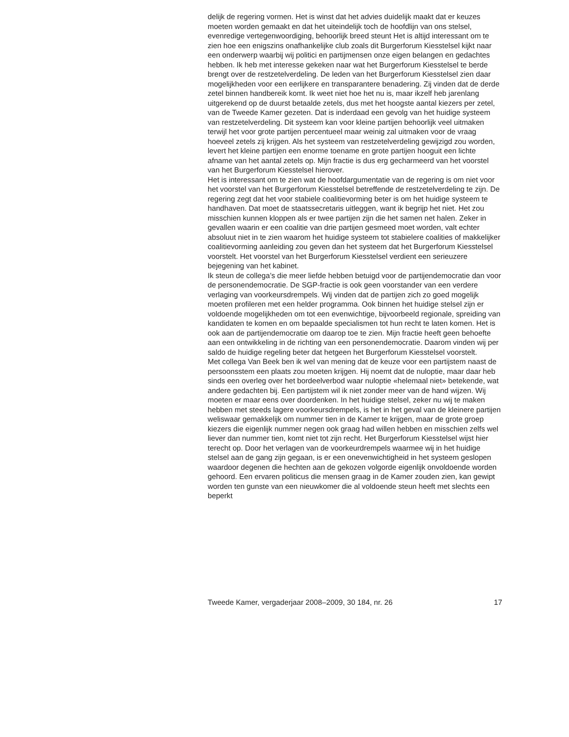delijk de regering vormen. Het is winst dat het advies duidelijk maakt dat er keuzes moeten worden gemaakt en dat het uiteindelijk toch de hoofdlijn van ons stelsel, evenredige vertegenwoordiging, behoorlijk breed steunt Het is altijd interessant om te zien hoe een enigszins onafhankelijke club zoals dit Burgerforum Kiesstelsel kijkt naar een onderwerp waarbij wij politici en partijmensen onze eigen belangen en gedachtes hebben. Ik heb met interesse gekeken naar wat het Burgerforum Kiesstelsel te berde brengt over de restzetelverdeling. De leden van het Burgerforum Kiesstelsel zien daar mogelijkheden voor een eerlijkere en transparantere benadering. Zij vinden dat de derde zetel binnen handbereik komt. Ik weet niet hoe het nu is, maar ikzelf heb jarenlang uitgerekend op de duurst betaalde zetels, dus met het hoogste aantal kiezers per zetel, van de Tweede Kamer gezeten. Dat is inderdaad een gevolg van het huidige systeem van restzetelverdeling. Dit systeem kan voor kleine partijen behoorlijk veel uitmaken terwijl het voor grote partijen percentueel maar weinig zal uitmaken voor de vraag hoeveel zetels zij krijgen. Als het systeem van restzetelverdeling gewijzigd zou worden, levert het kleine partijen een enorme toename en grote partijen hooguit een lichte afname van het aantal zetels op. Mijn fractie is dus erg gecharmeerd van het voorstel van het Burgerforum Kiesstelsel hierover.
Het is interessant om te zien wat de hoofdargumentatie van de regering is om niet voor het voorstel van het Burgerforum Kiesstelsel betreffende de restzetelverdeling te zijn. De regering zegt dat het voor stabiele coalitievorming beter is om het huidige systeem te handhaven. Dat moet de staatssecretaris uitleggen, want ik begrijp het niet. Het zou misschien kunnen kloppen als er twee partijen zijn die het samen net halen. Zeker in gevallen waarin er een coalitie van drie partijen gesmeed moet worden, valt echter absoluut niet in te zien waarom het huidige systeem tot stabielere coalities of makkelijker coalitievorming aanleiding zou geven dan het systeem dat het Burgerforum Kiesstelsel voorstelt. Het voorstel van het Burgerforum Kiesstelsel verdient een serieuzere bejegening van het kabinet.
Ik steun de collega’s die meer liefde hebben betuigd voor de partijendemocratie dan voor de personendemocratie. De SGP-fractie is ook geen voorstander van een verdere verlaging van voorkeursdrempels. Wij vinden dat de partijen zich zo goed mogelijk moeten profileren met een helder programma. Ook binnen het huidige stelsel zijn er voldoende mogelijkheden om tot een evenwichtige, bijvoorbeeld regionale, spreiding van kandidaten te komen en om bepaalde specialismen tot hun recht te laten komen. Het is ook aan de partijendemocratie om daarop toe te zien. Mijn fractie heeft geen behoefte aan een ontwikkeling in de richting van een personendemocratie. Daarom vinden wij per saldo de huidige regeling beter dat hetgeen het Burgerforum Kiesstelsel voorstelt.
Met collega Van Beek ben ik wel van mening dat de keuze voor een partijstem naast de persoonsstem een plaats zou moeten krijgen. Hij noemt dat de nuloptie, maar daar heb sinds een overleg over het bordeelverbod waar nuloptie «helemaal niet» betekende, wat andere gedachten bij. Een partijstem wil ik niet zonder meer van de hand wijzen. Wij moeten er maar eens over doordenken. In het huidige stelsel, zeker nu wij te maken hebben met steeds lagere voorkeursdrempels, is het in het geval van de kleinere partijen weliswaar gemakkelijk om nummer tien in de Kamer te krijgen, maar de grote groep kiezers die eigenlijk nummer negen ook graag had willen hebben en misschien zelfs wel liever dan nummer tien, komt niet tot zijn recht. Het Burgerforum Kiesstelsel wijst hier terecht op. Door het verlagen van de voorkeurdrempels waarmee wij in het huidige stelsel aan de gang zijn gegaan, is er een onevenwichtigheid in het systeem geslopen waardoor degenen die hechten aan de gekozen volgorde eigenlijk onvoldoende worden gehoord. Een ervaren politicus die mensen graag in de Kamer zouden zien, kan gewipt worden ten gunste van een nieuwkomer die al voldoende steun heeft met slechts een beperkt
Tweede Kamer, vergaderjaar 2008–2009, 30 184, nr. 26 17